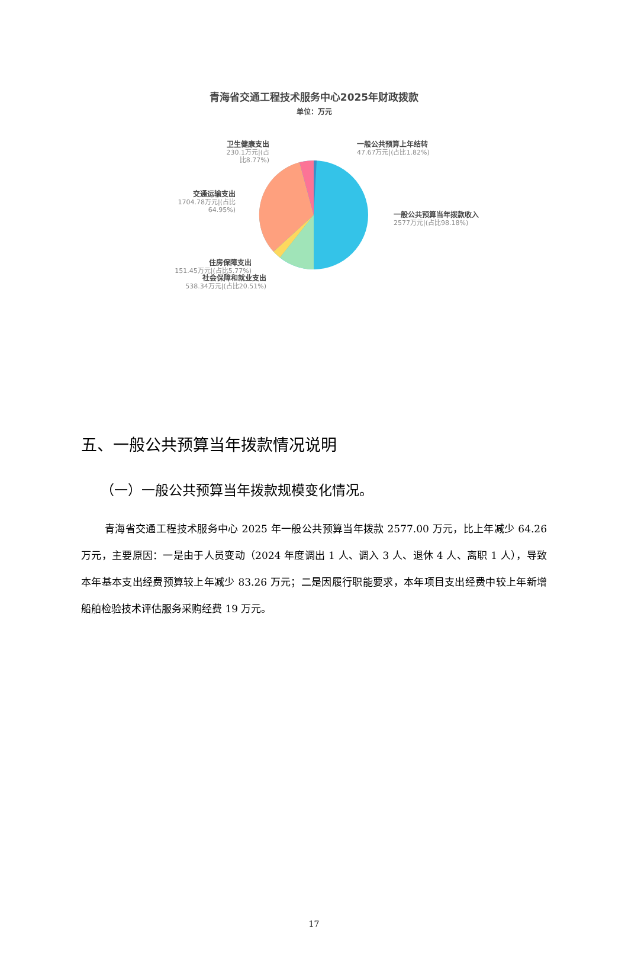青海省交通工程技术服务中心2025年财政拨款
单位：万元
卫生健康支出
230.1万元|(占比8.77%)
一般公共预算上年结转
47.67万元|(占比1.82%)
交通运输支出
1704.78万元|(占比64.95%)
一般公共预算当年拨款收入
2577万元|(占比98.18%)
住房保障支出
151.45万元|(占比5.77%)
社会保障和就业支出
538.34万元|(占比20.51%)
五、一般公共预算当年拨款情况说明
（一）一般公共预算当年拨款规模变化情况。
青海省交通工程技术服务中心 2025 年一般公共预算当年拨款 2577.00 万元，比上年减少 64.26 万元，主要原因：一是由于人员变动（2024 年度调出 1 人、调入 3 人、退休 4 人、离职 1 人），导致本年基本支出经费预算较上年减少 83.26 万元；二是因履行职能要求，本年项目支出经费中较上年新增船舶检验技术评估服务采购经费 19 万元。
17